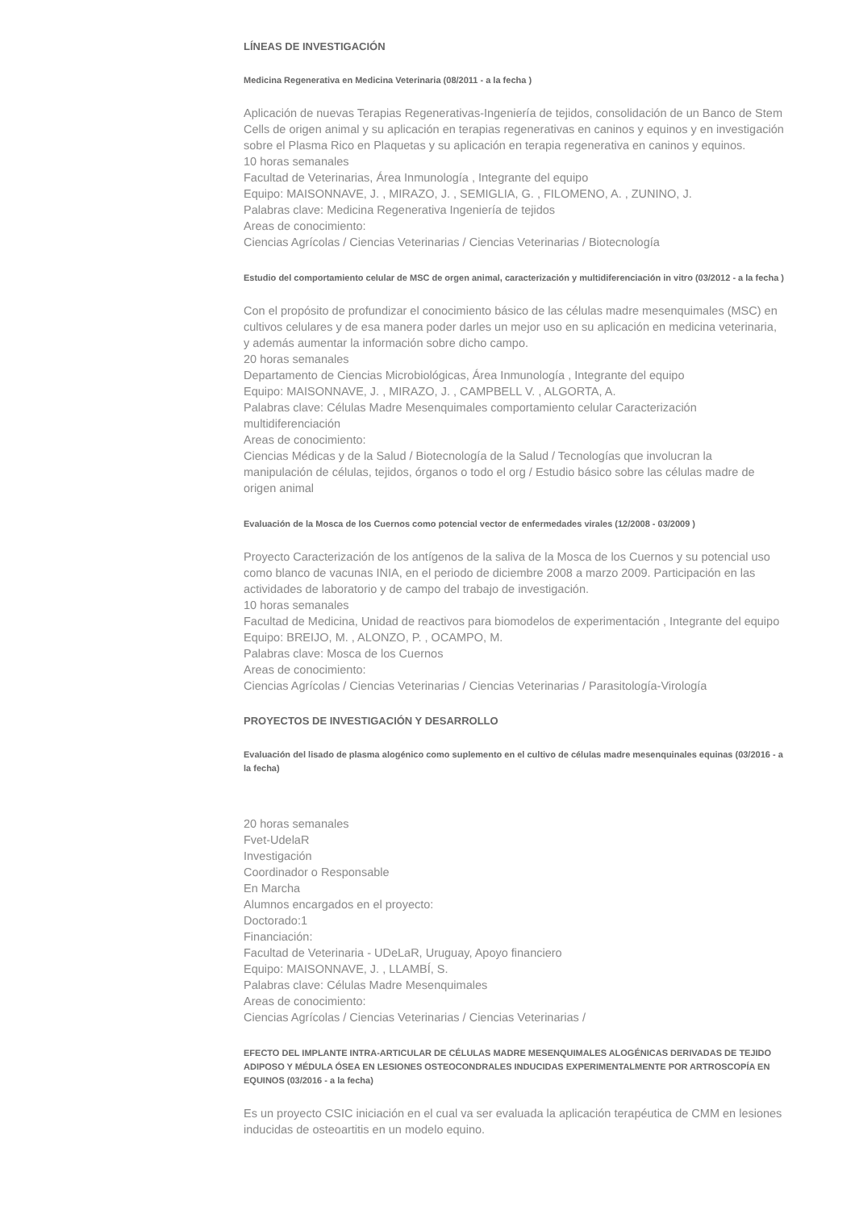LÍNEAS DE INVESTIGACIÓN
Medicina Regenerativa en Medicina Veterinaria (08/2011 - a la fecha )
Aplicación de nuevas Terapias Regenerativas-Ingeniería de tejidos, consolidación de un Banco de Stem Cells de origen animal y su aplicación en terapias regenerativas en caninos y equinos y en investigación sobre el Plasma Rico en Plaquetas y su aplicación en terapia regenerativa en caninos y equinos.
10 horas semanales
Facultad de Veterinarias, Área Inmunología , Integrante del equipo
Equipo: MAISONNAVE, J. , MIRAZO, J. , SEMIGLIA, G. , FILOMENO, A. , ZUNINO, J.
Palabras clave: Medicina Regenerativa Ingeniería de tejidos
Areas de conocimiento:
Ciencias Agrícolas / Ciencias Veterinarias / Ciencias Veterinarias / Biotecnología
Estudio del comportamiento celular de MSC de orgen animal, caracterización y multidiferenciación in vitro (03/2012 - a la fecha )
Con el propósito de profundizar el conocimiento básico de las células madre mesenquimales (MSC) en cultivos celulares y de esa manera poder darles un mejor uso en su aplicación en medicina veterinaria, y además aumentar la información sobre dicho campo.
20 horas semanales
Departamento de Ciencias Microbiológicas, Área Inmunología , Integrante del equipo
Equipo: MAISONNAVE, J. , MIRAZO, J. , CAMPBELL V. , ALGORTA, A.
Palabras clave: Células Madre Mesenquimales comportamiento celular Caracterización multidiferenciación
Areas de conocimiento:
Ciencias Médicas y de la Salud / Biotecnología de la Salud / Tecnologías que involucran la manipulación de células, tejidos, órganos o todo el org / Estudio básico sobre las células madre de origen animal
Evaluación de la Mosca de los Cuernos como potencial vector de enfermedades virales (12/2008 - 03/2009 )
Proyecto Caracterización de los antígenos de la saliva de la Mosca de los Cuernos y su potencial uso como blanco de vacunas INIA, en el periodo de diciembre 2008 a marzo 2009. Participación en las actividades de laboratorio y de campo del trabajo de investigación.
10 horas semanales
Facultad de Medicina, Unidad de reactivos para biomodelos de experimentación , Integrante del equipo
Equipo: BREIJO, M. , ALONZO, P. , OCAMPO, M.
Palabras clave: Mosca de los Cuernos
Areas de conocimiento:
Ciencias Agrícolas / Ciencias Veterinarias / Ciencias Veterinarias / Parasitología-Virología
PROYECTOS DE INVESTIGACIÓN Y DESARROLLO
Evaluación del lisado de plasma alogénico como suplemento en el cultivo de células madre mesenquinales equinas (03/2016 - a la fecha)
20 horas semanales
Fvet-UdelaR
Investigación
Coordinador o Responsable
En Marcha
Alumnos encargados en el proyecto:
Doctorado:1
Financiación:
Facultad de Veterinaria - UDeLaR, Uruguay, Apoyo financiero
Equipo: MAISONNAVE, J. , LLAMBÍ, S.
Palabras clave: Células Madre Mesenquimales
Areas de conocimiento:
Ciencias Agrícolas / Ciencias Veterinarias / Ciencias Veterinarias /
EFECTO DEL IMPLANTE INTRA-ARTICULAR DE CÉLULAS MADRE MESENQUIMALES ALOGÉNICAS DERIVADAS DE TEJIDO ADIPOSO Y MÉDULA ÓSEA EN LESIONES OSTEOCONDRALES INDUCIDAS EXPERIMENTALMENTE POR ARTROSCOPÍA EN EQUINOS (03/2016 - a la fecha)
Es un proyecto CSIC iniciación en el cual va ser evaluada la aplicación terapéutica de CMM en lesiones inducidas de osteoartitis en un modelo equino.